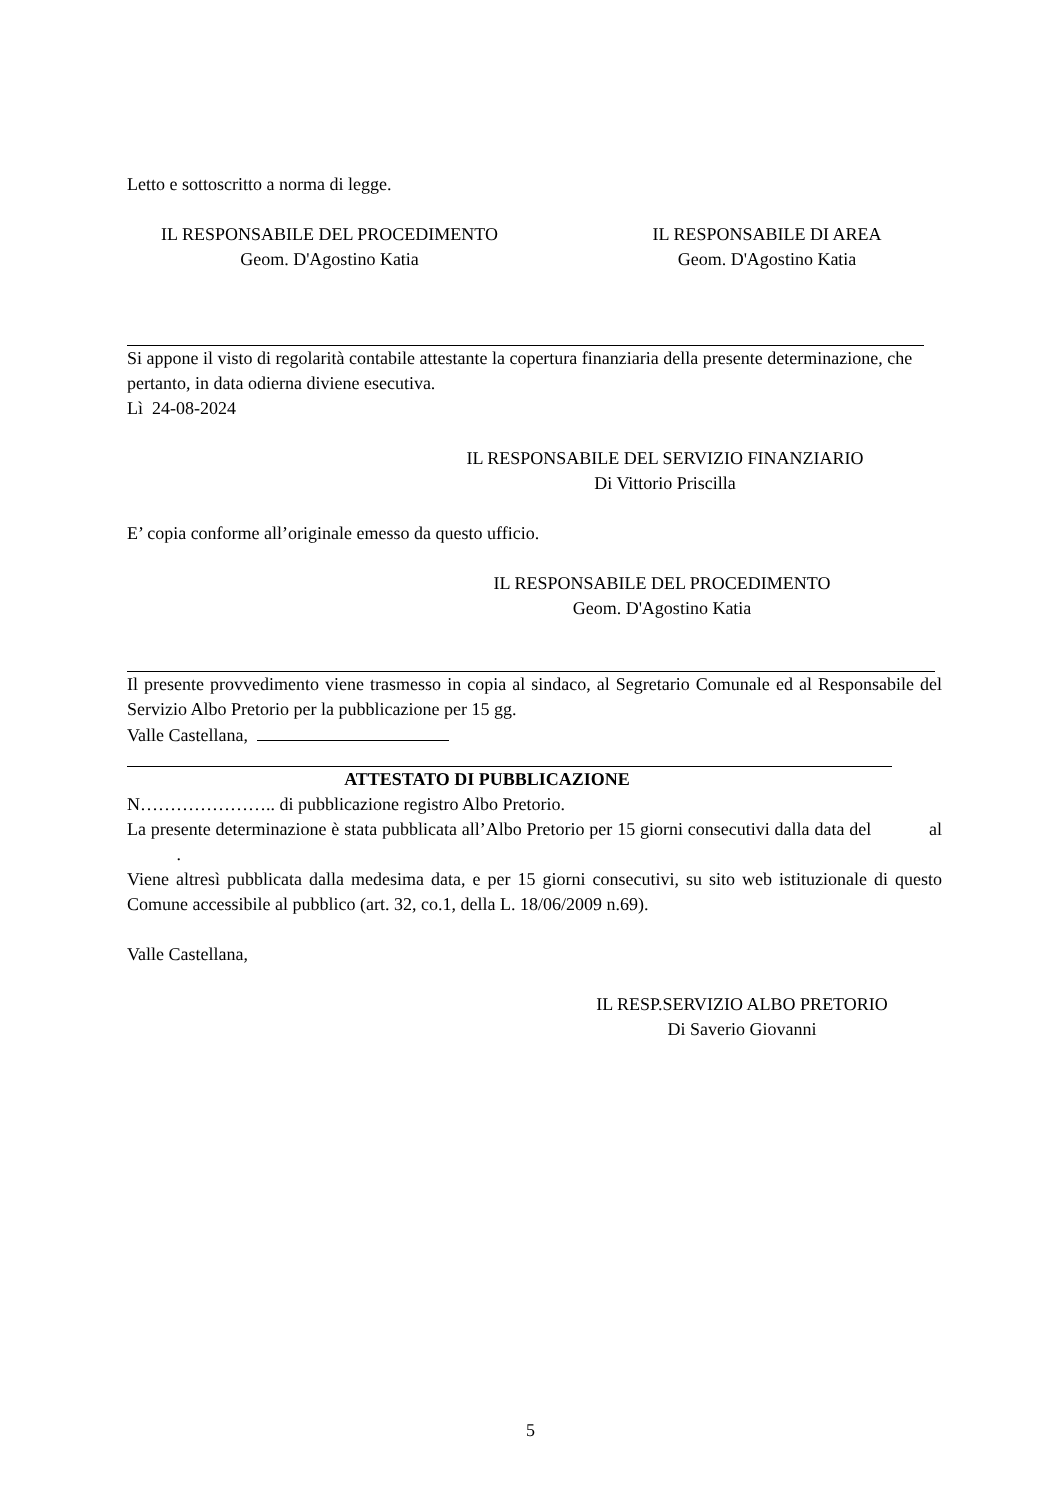Letto e sottoscritto a norma di legge.
IL RESPONSABILE DEL PROCEDIMENTO
Geom. D'Agostino Katia
IL RESPONSABILE DI AREA
Geom. D'Agostino Katia
Si appone il visto di regolarità contabile attestante la copertura finanziaria della presente determinazione, che pertanto, in data odierna diviene esecutiva.
Lì 24-08-2024
IL RESPONSABILE DEL SERVIZIO FINANZIARIO
Di Vittorio Priscilla
E’ copia conforme all’originale emesso da questo ufficio.
IL RESPONSABILE DEL PROCEDIMENTO
Geom. D'Agostino Katia
Il presente provvedimento viene trasmesso in copia al sindaco, al Segretario Comunale ed al Responsabile del Servizio Albo Pretorio per la pubblicazione per 15 gg.
Valle Castellana,
ATTESTATO DI PUBBLICAZIONE
N………………….. di pubblicazione registro Albo Pretorio.
La presente determinazione è stata pubblicata all’Albo Pretorio per 15 giorni consecutivi dalla data del al .
Viene altresì pubblicata dalla medesima data, e per 15 giorni consecutivi, su sito web istituzionale di questo Comune accessibile al pubblico (art. 32, co.1, della L. 18/06/2009 n.69).
Valle Castellana,
IL RESP.SERVIZIO ALBO PRETORIO
Di Saverio Giovanni
5